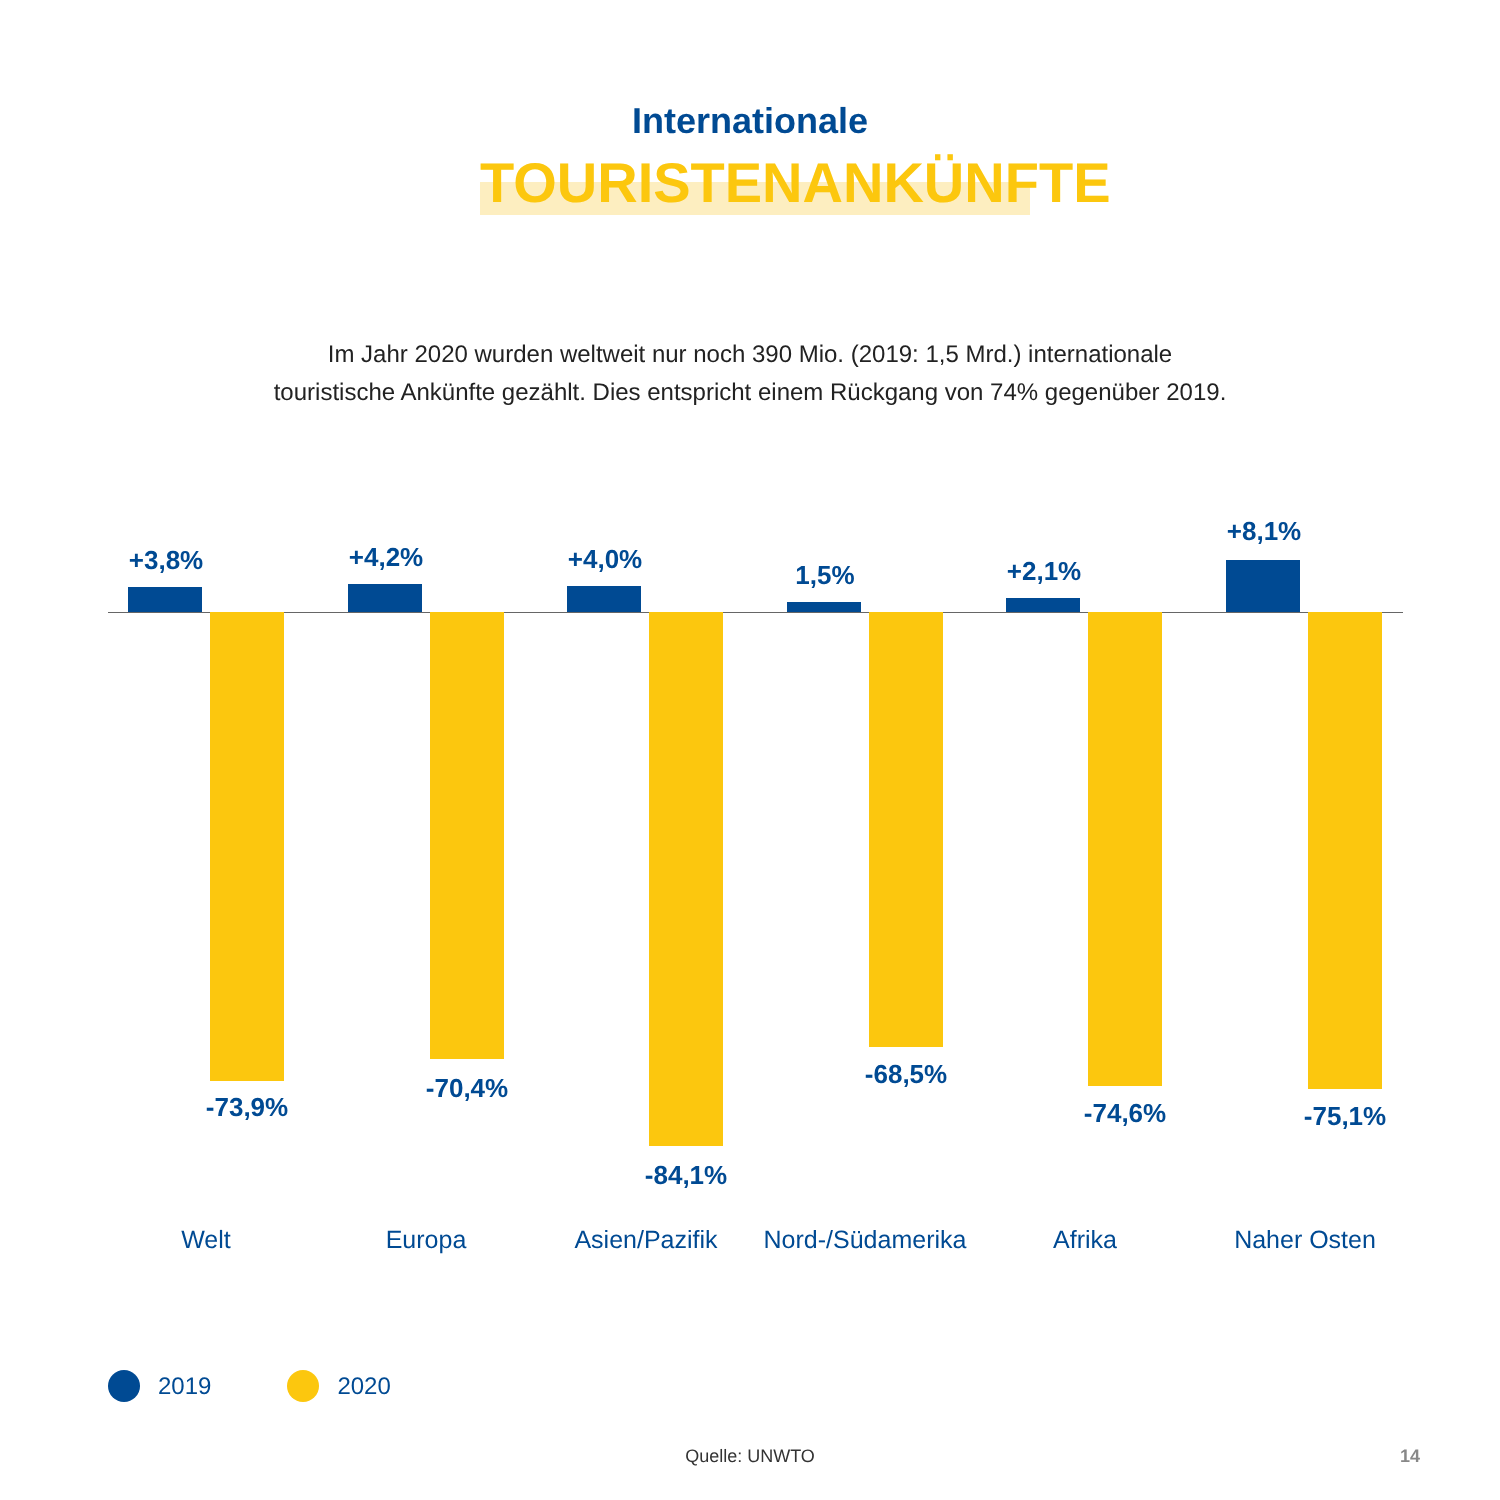Internationale
TOURISTENANKÜNFTE
Im Jahr 2020 wurden weltweit nur noch 390 Mio. (2019: 1,5 Mrd.) internationale
touristische Ankünfte gezählt. Dies entspricht einem Rückgang von 74% gegenüber 2019.
+3,8%
-73,9%
+4,2%
-70,4%
+4,0%
-84,1%
1,5%
-68,5%
+2,1%
-74,6%
+8,1%
-75,1%
Welt Europa Asien/Pazifik Nord-/Südamerika Afrika Naher Osten
2019 2020
Quelle: UNWTO 14